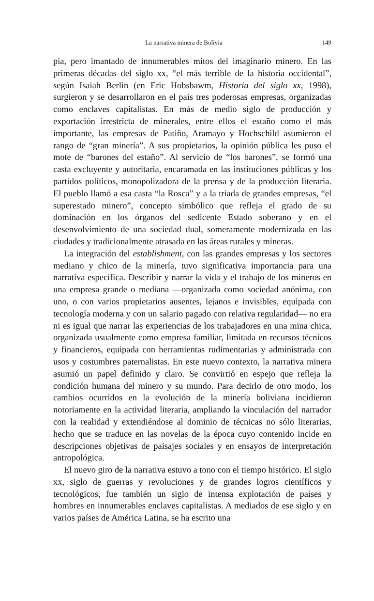La narrativa minera de Bolivia 149
pia, pero imantado de innumerables mitos del imaginario minero. En las primeras décadas del siglo xx, “el más terrible de la historia occidental”, según Isaiah Berlin (en Eric Hobsbawm, Historia del siglo xx, 1998), surgieron y se desarrollaron en el país tres poderosas empresas, organizadas como enclaves capitalistas. En más de medio siglo de producción y exportación irrestricta de minerales, entre ellos el estaño como el más importante, las empresas de Patiño, Aramayo y Hochschild asumieron el rango de “gran minería”. A sus propietarios, la opinión pública les puso el mote de “barones del estaño”. Al servicio de “los barones”, se formó una casta excluyente y autoritaria, encaramada en las instituciones públicas y los partidos políticos, monopolizadora de la prensa y de la producción literaria. El pueblo llamó a esa casta “la Rosca” y a la triada de grandes empresas, “el superestado minero”, concepto simbólico que refleja el grado de su dominación en los órganos del sedicente Estado soberano y en el desenvolvimiento de una sociedad dual, someramente modernizada en las ciudades y tradicionalmente atrasada en las áreas rurales y mineras.
La integración del establishment, con las grandes empresas y los sectores mediano y chico de la minería, tuvo significativa importancia para una narrativa específica. Describir y narrar la vida y el trabajo de los mineros en una empresa grande o mediana —organizada como sociedad anónima, con uno, o con varios propietarios ausentes, lejanos e invisibles, equipada con tecnología moderna y con un salario pagado con relativa regularidad— no era ni es igual que narrar las experiencias de los trabajadores en una mina chica, organizada usualmente como empresa familiar, limitada en recursos técnicos y financieros, equipada con herramientas rudimentarias y administrada con usos y costumbres paternalistas. En este nuevo contexto, la narrativa minera asumió un papel definido y claro. Se convirtió en espejo que refleja la condición humana del minero y su mundo. Para decirlo de otro modo, los cambios ocurridos en la evolución de la minería boliviana incidieron notoriamente en la actividad literaria, ampliando la vinculación del narrador con la realidad y extendiéndose al dominio de técnicas no sólo literarias, hecho que se traduce en las novelas de la época cuyo contenido incide en descripciones objetivas de paisajes sociales y en ensayos de interpretación antropológica.
El nuevo giro de la narrativa estuvo a tono con el tiempo histórico. El siglo xx, siglo de guerras y revoluciones y de grandes logros científicos y tecnológicos, fue también un siglo de intensa explotación de países y hombres en innumerables enclaves capitalistas. A mediados de ese siglo y en varios países de América Latina, se ha escrito una